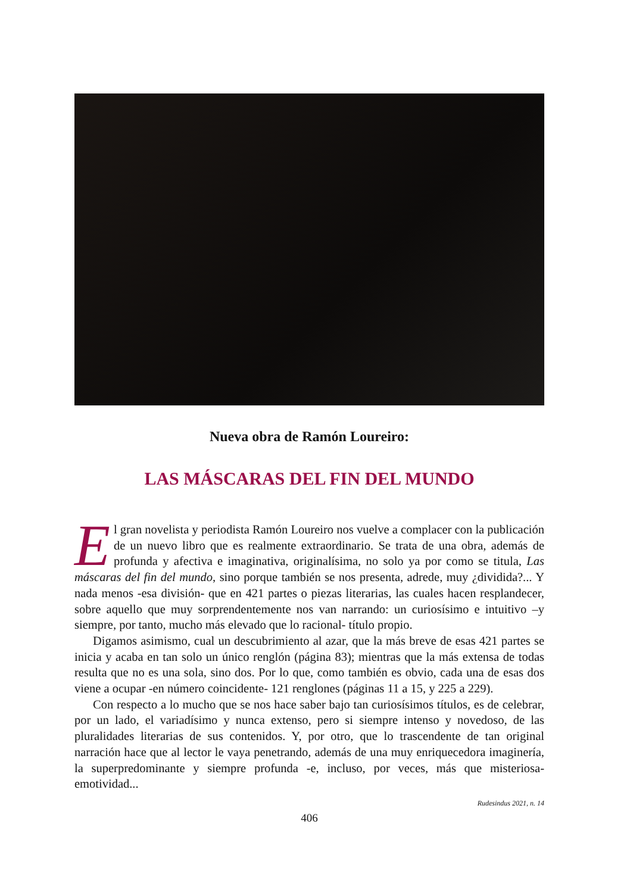Nueva obra de Ramón Loureiro:
LAS MÁSCARAS DEL FIN DEL MUNDO
El gran novelista y periodista Ramón Loureiro nos vuelve a complacer con la publicación de un nuevo libro que es realmente extraordinario. Se trata de una obra, además de profunda y afectiva e imaginativa, originalísima, no solo ya por como se titula, Las máscaras del fin del mundo, sino porque también se nos presenta, adrede, muy ¿dividida?... Y nada menos -esa división- que en 421 partes o piezas literarias, las cuales hacen resplandecer, sobre aquello que muy sorprendentemente nos van narrando: un curiosísimo e intuitivo –y siempre, por tanto, mucho más elevado que lo racional- título propio.
Digamos asimismo, cual un descubrimiento al azar, que la más breve de esas 421 partes se inicia y acaba en tan solo un único renglón (página 83); mientras que la más extensa de todas resulta que no es una sola, sino dos. Por lo que, como también es obvio, cada una de esas dos viene a ocupar -en número coincidente- 121 renglones (páginas 11 a 15, y 225 a 229).
Con respecto a lo mucho que se nos hace saber bajo tan curiosísimos títulos, es de celebrar, por un lado, el variadísimo y nunca extenso, pero si siempre intenso y novedoso, de las pluralidades literarias de sus contenidos. Y, por otro, que lo trascendente de tan original narración hace que al lector le vaya penetrando, además de una muy enriquecedora imaginería, la superpredominante y siempre profunda -e, incluso, por veces, más que misteriosa- emotividad...
Rudesindus 2021, n. 14
406